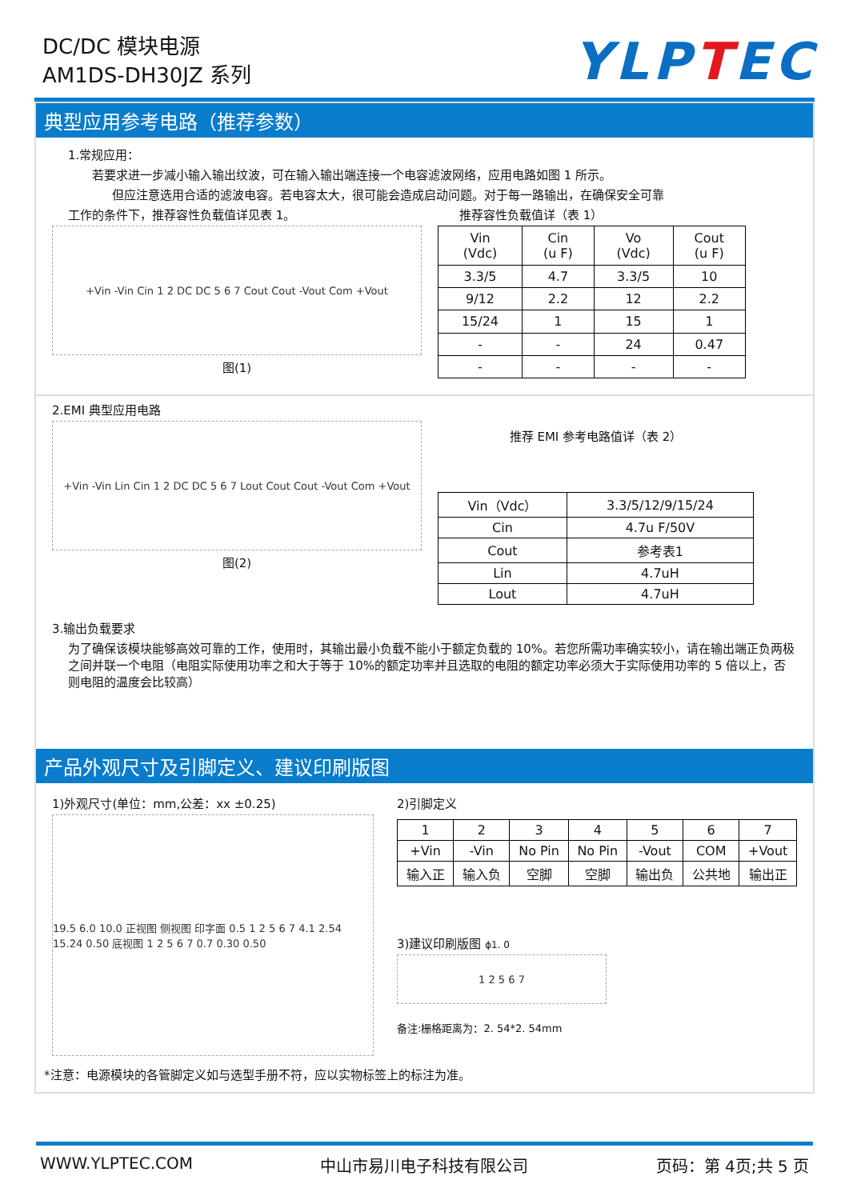DC/DC 模块电源
AM1DS-DH30JZ 系列
YLPTEC
典型应用参考电路（推荐参数）
1.常规应用：
若要求进一步减小输入输出纹波，可在输入输出端连接一个电容滤波网络，应用电路如图 1 所示。
但应注意选用合适的滤波电容。若电容太大，很可能会造成启动问题。对于每一路输出，在确保安全可靠
工作的条件下，推荐容性负载值详见表 1。 推荐容性负载值详（表 1）
+Vin -Vin Cin 1 2 DC DC 5 6 7 Cout Cout -Vout Com +Vout
图(1)
| Vin (Vdc) | Cin (u F) | Vo (Vdc) | Cout (u F) |
| --- | --- | --- | --- |
| 3.3/5 | 4.7 | 3.3/5 | 10 |
| 9/12 | 2.2 | 12 | 2.2 |
| 15/24 | 1 | 15 | 1 |
| - | - | 24 | 0.47 |
| - | - | - | - |
2.EMI 典型应用电路
+Vin -Vin Lin Cin 1 2 DC DC 5 6 7 Lout Cout Cout -Vout Com +Vout
图(2)
推荐 EMI 参考电路值详（表 2）
| Vin（Vdc） | 3.3/5/12/9/15/24 |
| Cin | 4.7u F/50V |
| Cout | 参考表1 |
| Lin | 4.7uH |
| Lout | 4.7uH |
3.输出负载要求
为了确保该模块能够高效可靠的工作，使用时，其输出最小负载不能小于额定负载的 10%。若您所需功率确实较小，请在输出端正负两极之间并联一个电阻（电阻实际使用功率之和大于等于 10%的额定功率并且选取的电阻的额定功率必须大于实际使用功率的 5 倍以上，否则电阻的温度会比较高）
产品外观尺寸及引脚定义、建议印刷版图
1)外观尺寸(单位：mm,公差：xx ±0.25)
19.5 6.0 10.0 正视图 侧视图 印字面 0.5 1 2 5 6 7 4.1 2.54 15.24 0.50 底视图 1 2 5 6 7 0.7 0.30 0.50
2)引脚定义
| 1 | 2 | 3 | 4 | 5 | 6 | 7 |
| +Vin | -Vin | No Pin | No Pin | -Vout | COM | +Vout |
| 输入正 | 输入负 | 空脚 | 空脚 | 输出负 | 公共地 | 输出正 |
3)建议印刷版图 ϕ1. 0
1 2 5 6 7
备注:栅格距离为：2. 54*2. 54mm
*注意：电源模块的各管脚定义如与选型手册不符，应以实物标签上的标注为准。
WWW.YLPTEC.COM 中山市易川电子科技有限公司 页码：第 4页;共 5 页